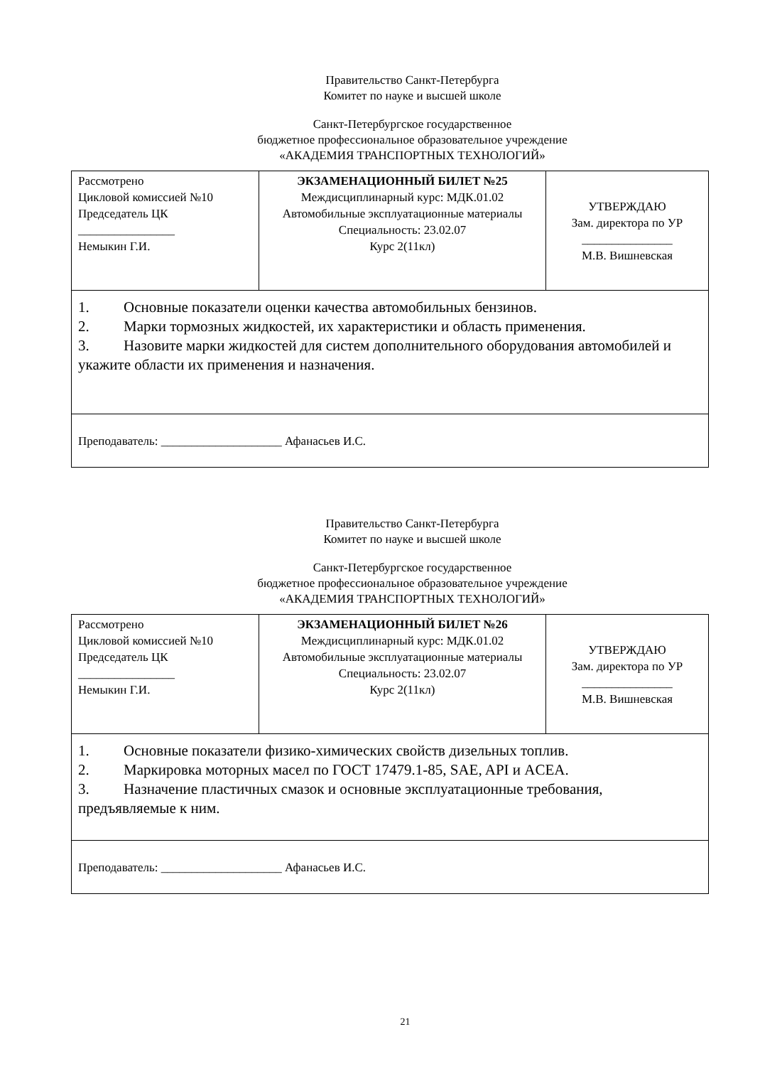Правительство Санкт-Петербурга
Комитет по науке и высшей школе
Санкт-Петербургское государственное
бюджетное профессиональное образовательное учреждение
«АКАДЕМИЯ ТРАНСПОРТНЫХ ТЕХНОЛОГИЙ»
| Рассмотрено Цикловой комиссией №10 Председатель ЦК ________________ Немыкин Г.И. | ЭКЗАМЕНАЦИОННЫЙ БИЛЕТ №25 Междисциплинарный курс: МДК.01.02 Автомобильные эксплуатационные материалы Специальность: 23.02.07 Курс 2(11кл) | УТВЕРЖДАЮ Зам. директора по УР _______________ М.В. Вишневская |
| 1. Основные показатели оценки качества автомобильных бензинов. 2. Марки тормозных жидкостей, их характеристики и область применения. 3. Назовите марки жидкостей для систем дополнительного оборудования автомобилей и укажите области их применения и назначения. | | |
| Преподаватель: ____________________ Афанасьев И.С. | | |
Правительство Санкт-Петербурга
Комитет по науке и высшей школе
Санкт-Петербургское государственное
бюджетное профессиональное образовательное учреждение
«АКАДЕМИЯ ТРАНСПОРТНЫХ ТЕХНОЛОГИЙ»
| Рассмотрено Цикловой комиссией №10 Председатель ЦК ________________ Немыкин Г.И. | ЭКЗАМЕНАЦИОННЫЙ БИЛЕТ №26 Междисциплинарный курс: МДК.01.02 Автомобильные эксплуатационные материалы Специальность: 23.02.07 Курс 2(11кл) | УТВЕРЖДАЮ Зам. директора по УР _______________ М.В. Вишневская |
| 1. Основные показатели физико-химических свойств дизельных топлив. 2. Маркировка моторных масел по ГОСТ 17479.1-85, SAE, API и ACEA. 3. Назначение пластичных смазок и основные эксплуатационные требования, предъявляемые к ним. | | |
| Преподаватель: ____________________ Афанасьев И.С. | | |
21